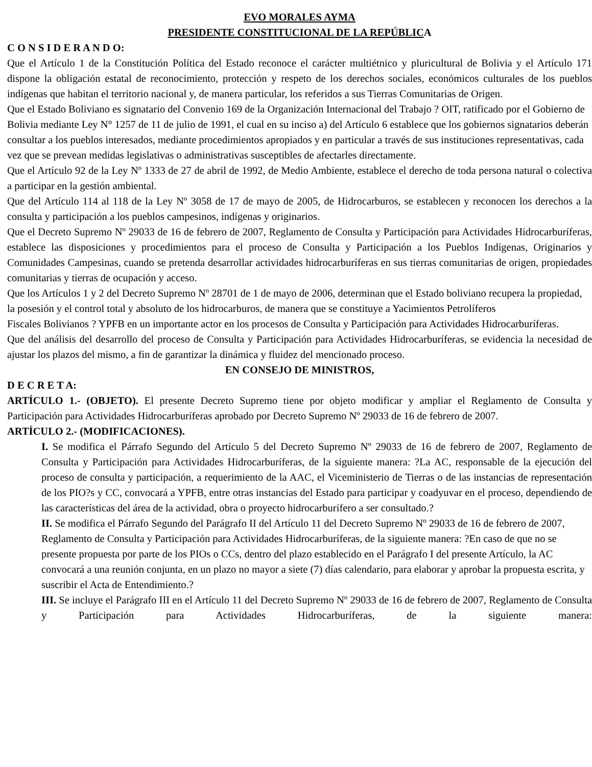EVO MORALES AYMA
PRESIDENTE CONSTITUCIONAL DE LA REPÚBLICA
C O N S I D E R A N D O:
Que el Artículo 1 de la Constitución Política del Estado reconoce el carácter multiétnico y pluricultural de Bolivia y el Artículo 171 dispone la obligación estatal de reconocimiento, protección y respeto de los derechos sociales, económicos culturales de los pueblos indígenas que habitan el territorio nacional y, de manera particular, los referidos a sus Tierras Comunitarias de Origen.
Que el Estado Boliviano es signatario del Convenio 169 de la Organización Internacional del Trabajo ? OIT, ratificado por el Gobierno de Bolivia mediante Ley N° 1257 de 11 de julio de 1991, el cual en su inciso a) del Artículo 6 establece que los gobiernos signatarios deberán consultar a los pueblos interesados, mediante procedimientos apropiados y en particular a través de sus instituciones representativas, cada vez que se prevean medidas legislativas o administrativas susceptibles de afectarles directamente.
Que el Artículo 92 de la Ley Nº 1333 de 27 de abril de 1992, de Medio Ambiente, establece el derecho de toda persona natural o colectiva a participar en la gestión ambiental.
Que del Artículo 114 al 118 de la Ley Nº 3058 de 17 de mayo de 2005, de Hidrocarburos, se establecen y reconocen los derechos a la consulta y participación a los pueblos campesinos, indígenas y originarios.
Que el Decreto Supremo Nº 29033 de 16 de febrero de 2007, Reglamento de Consulta y Participación para Actividades Hidrocarburíferas, establece las disposiciones y procedimientos para el proceso de Consulta y Participación a los Pueblos Indígenas, Originarios y Comunidades Campesinas, cuando se pretenda desarrollar actividades hidrocarburíferas en sus tierras comunitarias de origen, propiedades comunitarias y tierras de ocupación y acceso.
Que los Artículos 1 y 2 del Decreto Supremo Nº 28701 de 1 de mayo de 2006, determinan que el Estado boliviano recupera la propiedad, la posesión y el control total y absoluto de los hidrocarburos, de manera que se constituye a Yacimientos Petrolíferos
Fiscales Bolivianos ? YPFB en un importante actor en los procesos de Consulta y Participación para Actividades Hidrocarburíferas.
Que del análisis del desarrollo del proceso de Consulta y Participación para Actividades Hidrocarburíferas, se evidencia la necesidad de ajustar los plazos del mismo, a fin de garantizar la dinámica y fluidez del mencionado proceso.
EN CONSEJO DE MINISTROS,
D E C R E T A:
ARTÍCULO 1.- (OBJETO). El presente Decreto Supremo tiene por objeto modificar y ampliar el Reglamento de Consulta y Participación para Actividades Hidrocarburíferas aprobado por Decreto Supremo Nº 29033 de 16 de febrero de 2007.
ARTÍCULO 2.- (MODIFICACIONES).
I. Se modifica el Párrafo Segundo del Artículo 5 del Decreto Supremo Nº 29033 de 16 de febrero de 2007, Reglamento de Consulta y Participación para Actividades Hidrocarburíferas, de la siguiente manera: ?La AC, responsable de la ejecución del proceso de consulta y participación, a requerimiento de la AAC, el Viceministerio de Tierras o de las instancias de representación de los PIO?s y CC, convocará a YPFB, entre otras instancias del Estado para participar y coadyuvar en el proceso, dependiendo de las características del área de la actividad, obra o proyecto hidrocarburífero a ser consultado.?
II. Se modifica el Párrafo Segundo del Parágrafo II del Artículo 11 del Decreto Supremo Nº 29033 de 16 de febrero de 2007, Reglamento de Consulta y Participación para Actividades Hidrocarburíferas, de la siguiente manera: ?En caso de que no se presente propuesta por parte de los PIOs o CCs, dentro del plazo establecido en el Parágrafo I del presente Artículo, la AC convocará a una reunión conjunta, en un plazo no mayor a siete (7) días calendario, para elaborar y aprobar la propuesta escrita, y suscribir el Acta de Entendimiento.?
III. Se incluye el Parágrafo III en el Artículo 11 del Decreto Supremo Nº 29033 de 16 de febrero de 2007, Reglamento de Consulta y Participación para Actividades Hidrocarburíferas, de la siguiente manera: